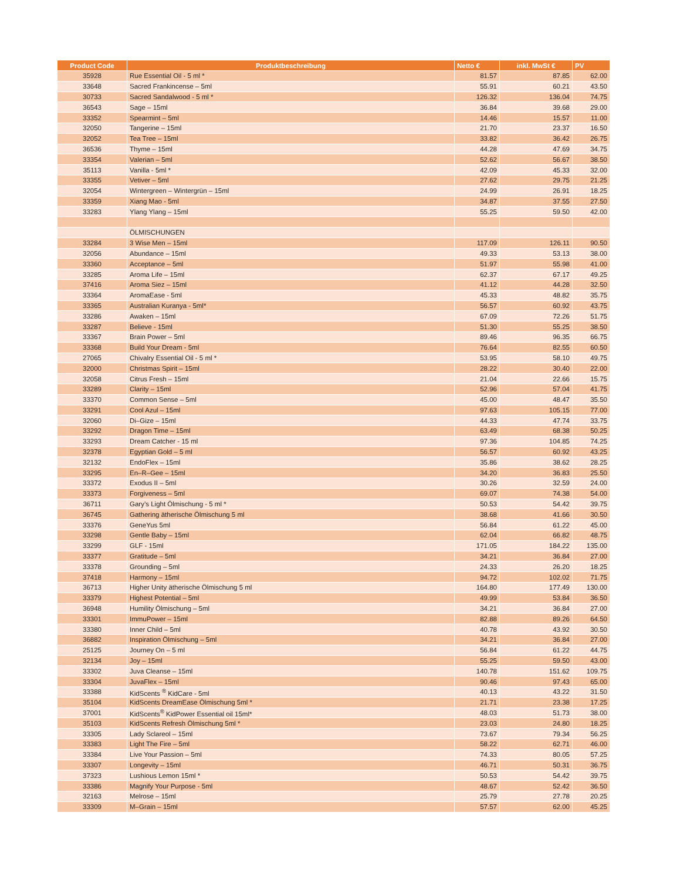| Product Code | Produktbeschreibung | Netto € | inkl. MwSt € | PV |
| --- | --- | --- | --- | --- |
| 35928 | Rue Essential Oil - 5 ml * | 81.57 | 87.85 | 62.00 |
| 33648 | Sacred Frankincense – 5ml | 55.91 | 60.21 | 43.50 |
| 30733 | Sacred Sandalwood - 5 ml * | 126.32 | 136.04 | 74.75 |
| 36543 | Sage – 15ml | 36.84 | 39.68 | 29.00 |
| 33352 | Spearmint – 5ml | 14.46 | 15.57 | 11.00 |
| 32050 | Tangerine – 15ml | 21.70 | 23.37 | 16.50 |
| 32052 | Tea Tree – 15ml | 33.82 | 36.42 | 26.75 |
| 36536 | Thyme – 15ml | 44.28 | 47.69 | 34.75 |
| 33354 | Valerian – 5ml | 52.62 | 56.67 | 38.50 |
| 35113 | Vanilla - 5ml * | 42.09 | 45.33 | 32.00 |
| 33355 | Vetiver – 5ml | 27.62 | 29.75 | 21.25 |
| 32054 | Wintergreen – Wintergrün – 15ml | 24.99 | 26.91 | 18.25 |
| 33359 | Xiang Mao - 5ml | 34.87 | 37.55 | 27.50 |
| 33283 | Ylang Ylang – 15ml | 55.25 | 59.50 | 42.00 |
| | ÖLMISCHUNGEN | | | |
| 33284 | 3 Wise Men – 15ml | 117.09 | 126.11 | 90.50 |
| 32056 | Abundance – 15ml | 49.33 | 53.13 | 38.00 |
| 33360 | Acceptance – 5ml | 51.97 | 55.98 | 41.00 |
| 33285 | Aroma Life – 15ml | 62.37 | 67.17 | 49.25 |
| 37416 | Aroma Siez – 15ml | 41.12 | 44.28 | 32.50 |
| 33364 | AromaEase - 5ml | 45.33 | 48.82 | 35.75 |
| 33365 | Australian Kuranya - 5ml* | 56.57 | 60.92 | 43.75 |
| 33286 | Awaken – 15ml | 67.09 | 72.26 | 51.75 |
| 33287 | Believe - 15ml | 51.30 | 55.25 | 38.50 |
| 33367 | Brain Power – 5ml | 89.46 | 96.35 | 66.75 |
| 33368 | Build Your Dream - 5ml | 76.64 | 82.55 | 60.50 |
| 27065 | Chivalry Essential Oil - 5 ml * | 53.95 | 58.10 | 49.75 |
| 32000 | Christmas Spirit – 15ml | 28.22 | 30.40 | 22.00 |
| 32058 | Citrus Fresh – 15ml | 21.04 | 22.66 | 15.75 |
| 33289 | Clarity – 15ml | 52.96 | 57.04 | 41.75 |
| 33370 | Common Sense – 5ml | 45.00 | 48.47 | 35.50 |
| 33291 | Cool Azul – 15ml | 97.63 | 105.15 | 77.00 |
| 32060 | Di–Gize – 15ml | 44.33 | 47.74 | 33.75 |
| 33292 | Dragon Time – 15ml | 63.49 | 68.38 | 50.25 |
| 33293 | Dream Catcher - 15 ml | 97.36 | 104.85 | 74.25 |
| 32378 | Egyptian Gold – 5 ml | 56.57 | 60.92 | 43.25 |
| 32132 | EndoFlex – 15ml | 35.86 | 38.62 | 28.25 |
| 33295 | En–R–Gee – 15ml | 34.20 | 36.83 | 25.50 |
| 33372 | Exodus II – 5ml | 30.26 | 32.59 | 24.00 |
| 33373 | Forgiveness – 5ml | 69.07 | 74.38 | 54.00 |
| 36711 | Gary’s Light Ölmischung - 5 ml * | 50.53 | 54.42 | 39.75 |
| 36745 | Gathering ätherische Ölmischung 5 ml | 38.68 | 41.66 | 30.50 |
| 33376 | GeneYus 5ml | 56.84 | 61.22 | 45.00 |
| 33298 | Gentle Baby – 15ml | 62.04 | 66.82 | 48.75 |
| 33299 | GLF - 15ml | 171.05 | 184.22 | 135.00 |
| 33377 | Gratitude – 5ml | 34.21 | 36.84 | 27.00 |
| 33378 | Grounding – 5ml | 24.33 | 26.20 | 18.25 |
| 37418 | Harmony – 15ml | 94.72 | 102.02 | 71.75 |
| 36713 | Higher Unity ätherische Ölmischung 5 ml | 164.80 | 177.49 | 130.00 |
| 33379 | Highest Potential – 5ml | 49.99 | 53.84 | 36.50 |
| 36948 | Humility Ölmischung – 5ml | 34.21 | 36.84 | 27.00 |
| 33301 | ImmuPower – 15ml | 82.88 | 89.26 | 64.50 |
| 33380 | Inner Child – 5ml | 40.78 | 43.92 | 30.50 |
| 36882 | Inspiration Ölmischung – 5ml | 34.21 | 36.84 | 27.00 |
| 25125 | Journey On – 5 ml | 56.84 | 61.22 | 44.75 |
| 32134 | Joy – 15ml | 55.25 | 59.50 | 43.00 |
| 33302 | Juva Cleanse – 15ml | 140.78 | 151.62 | 109.75 |
| 33304 | JuvaFlex – 15ml | 90.46 | 97.43 | 65.00 |
| 33388 | KidScents <sup>®</sup> KidCare - 5ml | 40.13 | 43.22 | 31.50 |
| 35104 | KidScents DreamEase Ölmischung 5ml * | 21.71 | 23.38 | 17.25 |
| 37001 | KidScents<sup>®</sup> KidPower Essential oil 15ml* | 48.03 | 51.73 | 38.00 |
| 35103 | KidScents Refresh Ölmischung 5ml * | 23.03 | 24.80 | 18.25 |
| 33305 | Lady Sclareol – 15ml | 73.67 | 79.34 | 56.25 |
| 33383 | Light The Fire – 5ml | 58.22 | 62.71 | 46.00 |
| 33384 | Live Your Passion – 5ml | 74.33 | 80.05 | 57.25 |
| 33307 | Longevity – 15ml | 46.71 | 50.31 | 36.75 |
| 37323 | Lushious Lemon 15ml * | 50.53 | 54.42 | 39.75 |
| 33386 | Magnify Your Purpose - 5ml | 48.67 | 52.42 | 36.50 |
| 32163 | Melrose – 15ml | 25.79 | 27.78 | 20.25 |
| 33309 | M–Grain – 15ml | 57.57 | 62.00 | 45.25 |